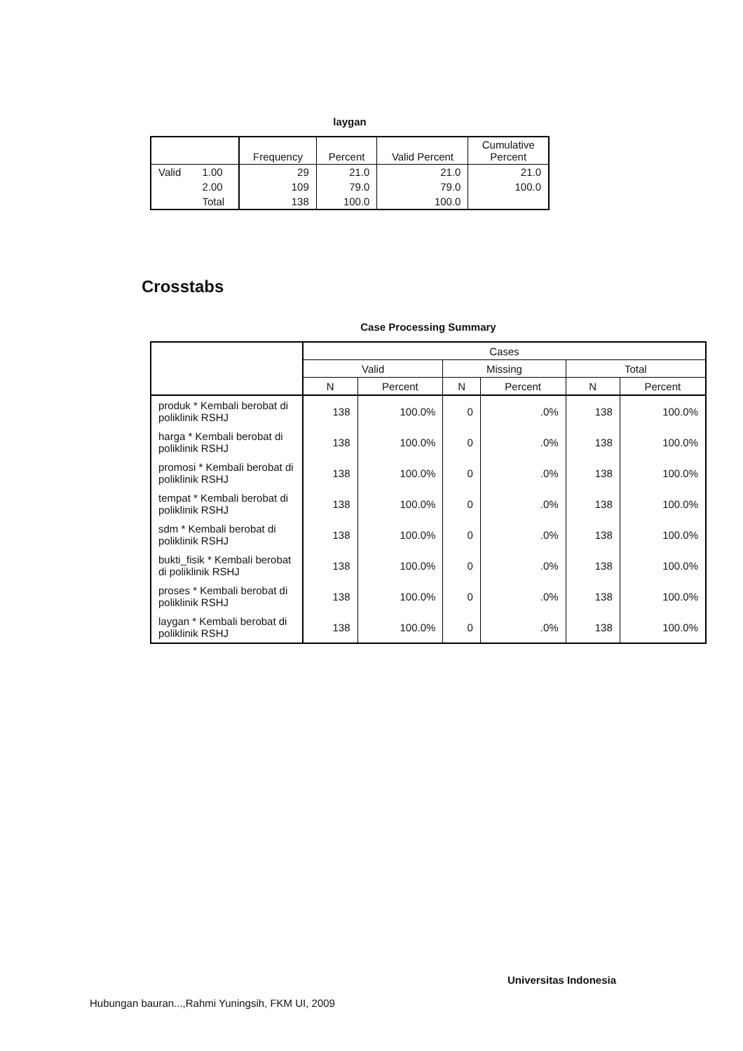laygan
| | | Frequency | Percent | Valid Percent | Cumulative Percent |
| --- | --- | --- | --- | --- | --- |
| Valid | 1.00 | 29 | 21.0 | 21.0 | 21.0 |
| | 2.00 | 109 | 79.0 | 79.0 | 100.0 |
| | Total | 138 | 100.0 | 100.0 | |
Crosstabs
Case Processing Summary
| | Cases | | | | | |
| --- | --- | --- | --- | --- | --- | --- |
| | Valid | | Missing | | Total | |
| | N | Percent | N | Percent | N | Percent |
| produk * Kembali berobat di poliklinik RSHJ | 138 | 100.0% | 0 | .0% | 138 | 100.0% |
| harga * Kembali berobat di poliklinik RSHJ | 138 | 100.0% | 0 | .0% | 138 | 100.0% |
| promosi * Kembali berobat di poliklinik RSHJ | 138 | 100.0% | 0 | .0% | 138 | 100.0% |
| tempat * Kembali berobat di poliklinik RSHJ | 138 | 100.0% | 0 | .0% | 138 | 100.0% |
| sdm * Kembali berobat di poliklinik RSHJ | 138 | 100.0% | 0 | .0% | 138 | 100.0% |
| bukti_fisik * Kembali berobat di poliklinik RSHJ | 138 | 100.0% | 0 | .0% | 138 | 100.0% |
| proses * Kembali berobat di poliklinik RSHJ | 138 | 100.0% | 0 | .0% | 138 | 100.0% |
| laygan * Kembali berobat di poliklinik RSHJ | 138 | 100.0% | 0 | .0% | 138 | 100.0% |
Universitas Indonesia
Hubungan bauran...,Rahmi Yuningsih, FKM UI, 2009